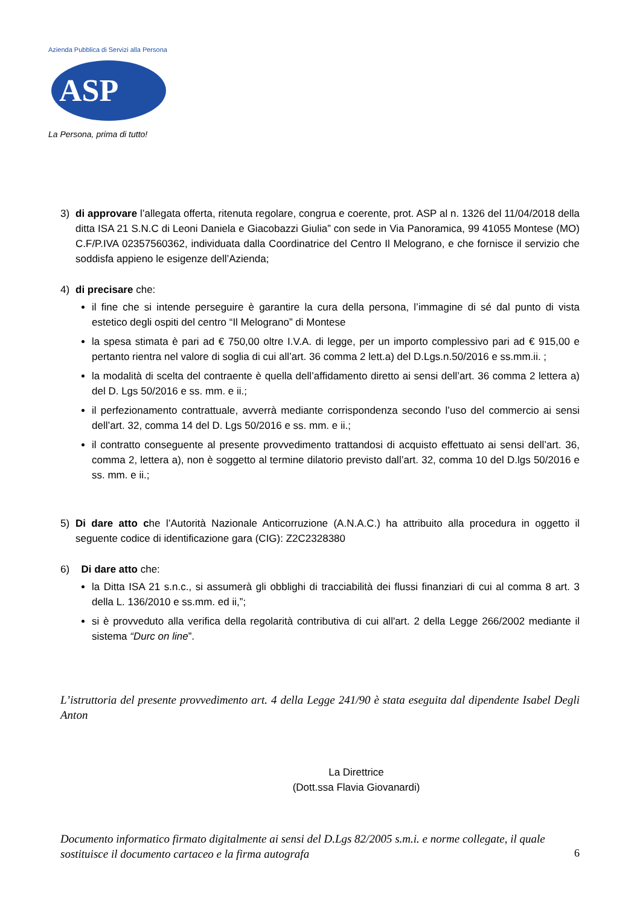Azienda Pubblica di Servizi alla Persona
ASP
La Persona, prima di tutto!
3) di approvare l’allegata offerta, ritenuta regolare, congrua e coerente, prot. ASP al n. 1326 del 11/04/2018 della ditta ISA 21 S.N.C di Leoni Daniela e Giacobazzi Giulia” con sede in Via Panoramica, 99 41055 Montese (MO) C.F/P.IVA 02357560362, individuata dalla Coordinatrice del Centro Il Melograno, e che fornisce il servizio che soddisfa appieno le esigenze dell’Azienda;
4) di precisare che:
il fine che si intende perseguire è garantire la cura della persona, l’immagine di sé dal punto di vista estetico degli ospiti del centro “Il Melograno” di Montese
la spesa stimata è pari ad € 750,00 oltre I.V.A. di legge, per un importo complessivo pari ad € 915,00 e pertanto rientra nel valore di soglia di cui all’art. 36 comma 2 lett.a) del D.Lgs.n.50/2016 e ss.mm.ii. ;
la modalità di scelta del contraente è quella dell’affidamento diretto ai sensi dell’art. 36 comma 2 lettera a) del D. Lgs 50/2016 e ss. mm. e ii.;
il perfezionamento contrattuale, avverrà mediante corrispondenza secondo l’uso del commercio ai sensi dell’art. 32, comma 14 del D. Lgs 50/2016 e ss. mm. e ii.;
il contratto conseguente al presente provvedimento trattandosi di acquisto effettuato ai sensi dell’art. 36, comma 2, lettera a), non è soggetto al termine dilatorio previsto dall’art. 32, comma 10 del D.lgs 50/2016 e ss. mm. e ii.;
5) Di dare atto che l’Autorità Nazionale Anticorruzione (A.N.A.C.) ha attribuito alla procedura in oggetto il seguente codice di identificazione gara (CIG): Z2C2328380
6) Di dare atto che:
la Ditta ISA 21 s.n.c., si assumerà gli obblighi di tracciabilità dei flussi finanziari di cui al comma 8 art. 3 della L. 136/2010 e ss.mm. ed ii,”;
si è provveduto alla verifica della regolarità contributiva di cui all'art. 2 della Legge 266/2002 mediante il sistema “Durc on line”.
L’istruttoria del presente provvedimento art. 4 della Legge 241/90 è stata eseguita dal dipendente Isabel Degli Anton
La Direttrice
(Dott.ssa Flavia Giovanardi)
Documento informatico firmato digitalmente ai sensi del D.Lgs 82/2005 s.m.i. e norme collegate, il quale sostituisce il documento cartaceo e la firma autografa
6